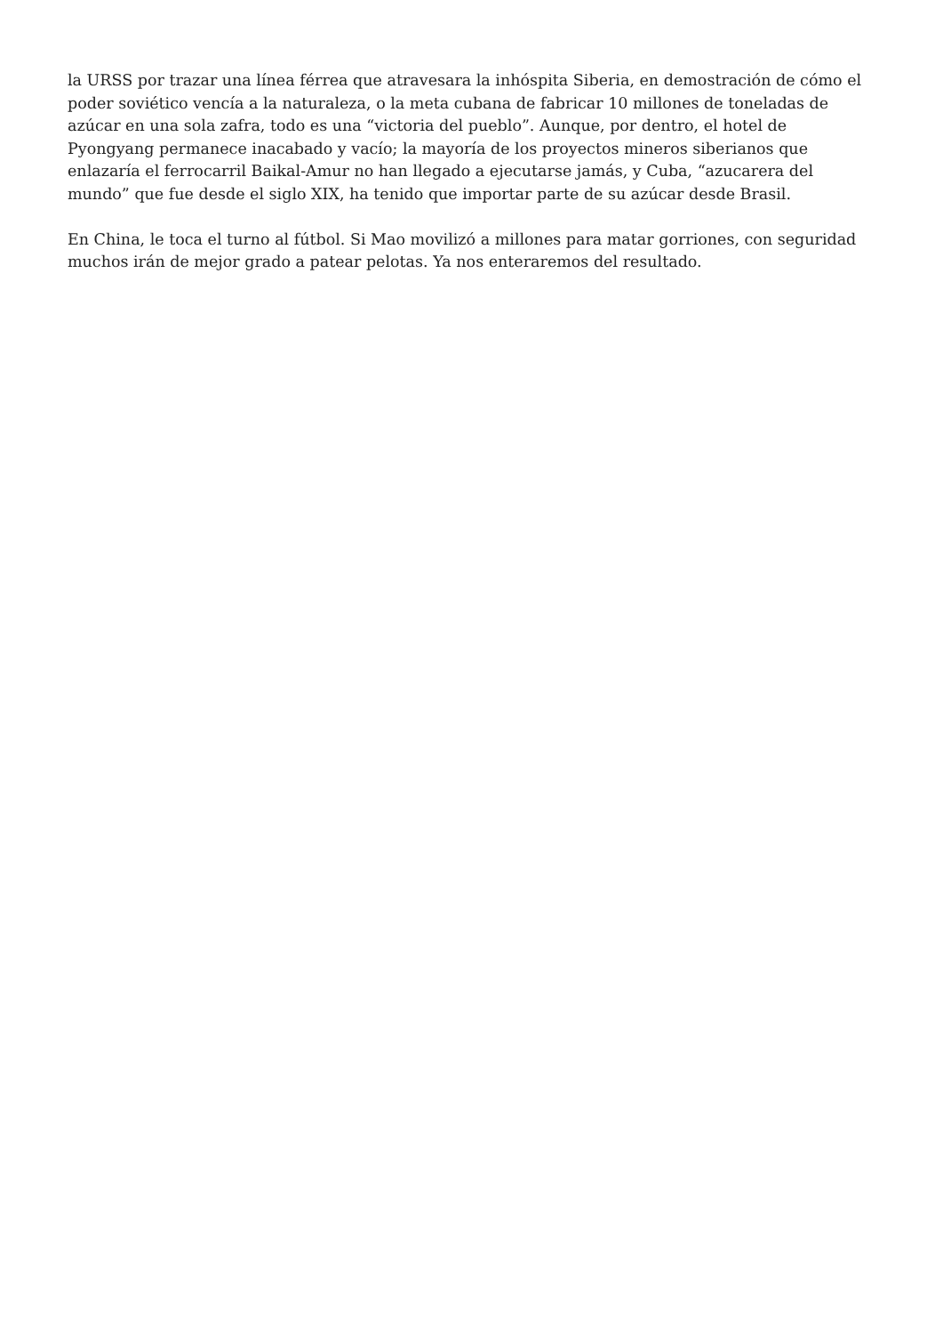la URSS por trazar una línea férrea que atravesara la inhóspita Siberia, en demostración de cómo el poder soviético vencía a la naturaleza, o la meta cubana de fabricar 10 millones de toneladas de azúcar en una sola zafra, todo es una “victoria del pueblo”. Aunque, por dentro, el hotel de Pyongyang permanece inacabado y vacío; la mayoría de los proyectos mineros siberianos que enlazaría el ferrocarril Baikal-Amur no han llegado a ejecutarse jamás, y Cuba, “azucarera del mundo” que fue desde el siglo XIX, ha tenido que importar parte de su azúcar desde Brasil.
En China, le toca el turno al fútbol. Si Mao movilizó a millones para matar gorriones, con seguridad muchos irán de mejor grado a patear pelotas. Ya nos enteraremos del resultado.